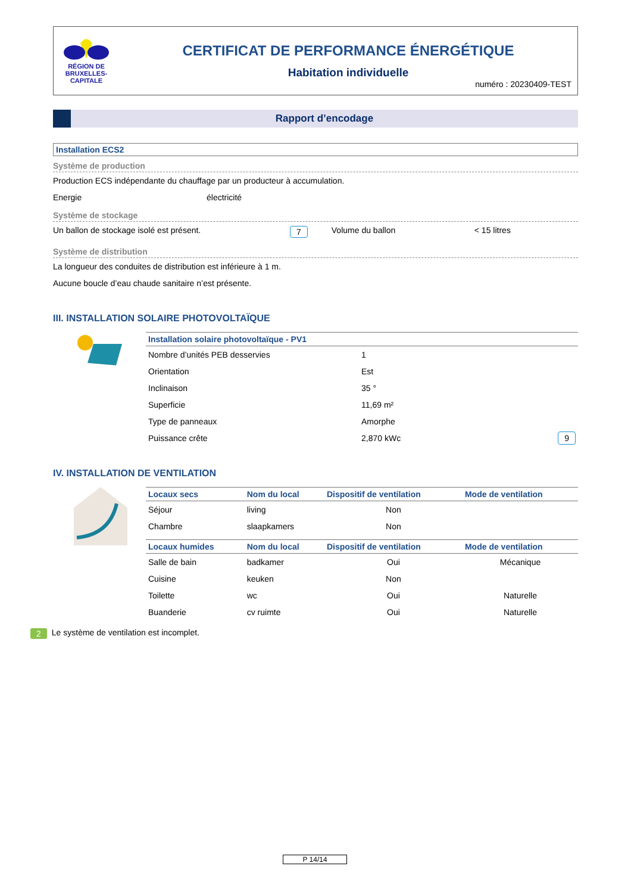RÉGION DE
BRUXELLES-
CAPITALE
CERTIFICAT DE PERFORMANCE ÉNERGÉTIQUE
Habitation individuelle
numéro : 20230409-TEST
Rapport d’encodage
Installation ECS2
Système de production
Production ECS indépendante du chauffage par un producteur à accumulation.
Energie électricité
Système de stockage
Un ballon de stockage isolé est présent. 7 Volume du ballon < 15 litres
Système de distribution
La longueur des conduites de distribution est inférieure à 1 m.
Aucune boucle d’eau chaude sanitaire n’est présente.
III. INSTALLATION SOLAIRE PHOTOVOLTAÏQUE
| Installation solaire photovoltaïque - PV1 | | |
| --- | --- | --- |
| Nombre d’unités PEB desservies | 1 | |
| Orientation | Est | |
| Inclinaison | 35 ° | |
| Superficie | 11,69 m² | |
| Type de panneaux | Amorphe | |
| Puissance crête | 2,870 kWc | 9 |
IV. INSTALLATION DE VENTILATION
| Locaux secs | Nom du local | Dispositif de ventilation | Mode de ventilation |
| --- | --- | --- | --- |
| Séjour | living | Non | |
| Chambre | slaapkamers | Non | |
| Locaux humides | Nom du local | Dispositif de ventilation | Mode de ventilation |
| Salle de bain | badkamer | Oui | Mécanique |
| Cuisine | keuken | Non | |
| Toilette | wc | Oui | Naturelle |
| Buanderie | cv ruimte | Oui | Naturelle |
2 Le système de ventilation est incomplet.
P 14/14